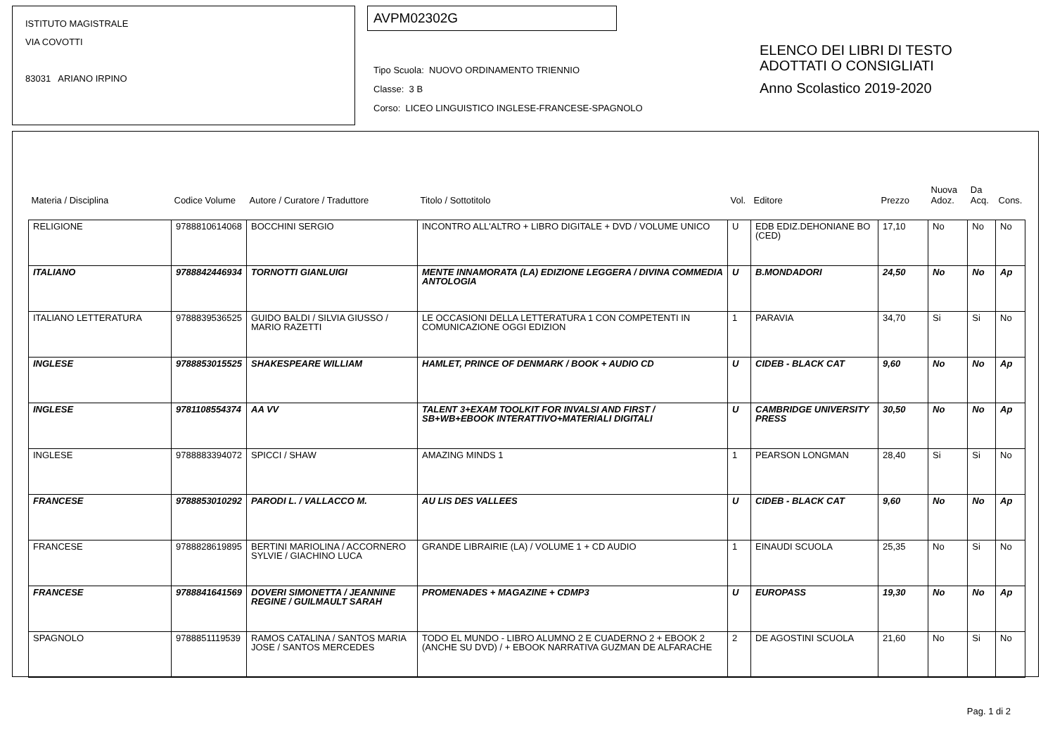ISTITUTO MAGISTRALE
VIA COVOTTI
83031 ARIANO IRPINO
AVPM02302G
Tipo Scuola: NUOVO ORDINAMENTO TRIENNIO
Classe: 3 B
Corso: LICEO LINGUISTICO INGLESE-FRANCESE-SPAGNOLO
ELENCO DEI LIBRI DI TESTO
ADOTTATI O CONSIGLIATI
Anno Scolastico 2019-2020
| Materia / Disciplina | Codice Volume | Autore / Curatore / Traduttore | Titolo / Sottotitolo | Vol. | Editore | Prezzo | Nuova Adoz. | Da Acq. | Cons. |
| --- | --- | --- | --- | --- | --- | --- | --- | --- | --- |
| RELIGIONE | 9788810614068 | BOCCHINI SERGIO | INCONTRO ALL'ALTRO + LIBRO DIGITALE + DVD / VOLUME UNICO | U | EDB EDIZ.DEHONIANE BO (CED) | 17,10 | No | No | No |
| ITALIANO | 9788842446934 | TORNOTTI GIANLUIGI | MENTE INNAMORATA (LA) EDIZIONE LEGGERA / DIVINA COMMEDIA ANTOLOGIA | U | B.MONDADORI | 24,50 | No | No | Ap |
| ITALIANO LETTERATURA | 9788839536525 | GUIDO BALDI / SILVIA GIUSSO / MARIO RAZETTI | LE OCCASIONI DELLA LETTERATURA 1 CON COMPETENTI IN COMUNICAZIONE OGGI EDIZION | 1 | PARAVIA | 34,70 | Si | Si | No |
| INGLESE | 9788853015525 | SHAKESPEARE WILLIAM | HAMLET, PRINCE OF DENMARK / BOOK + AUDIO CD | U | CIDEB - BLACK CAT | 9,60 | No | No | Ap |
| INGLESE | 9781108554374 | AA VV | TALENT 3+EXAM TOOLKIT FOR INVALSI AND FIRST / SB+WB+EBOOK INTERATTIVO+MATERIALI DIGITALI | U | CAMBRIDGE UNIVERSITY PRESS | 30,50 | No | No | Ap |
| INGLESE | 9788883394072 | SPICCI / SHAW | AMAZING MINDS 1 | 1 | PEARSON LONGMAN | 28,40 | Si | Si | No |
| FRANCESE | 9788853010292 | PARODI L. / VALLACCO M. | AU LIS DES VALLEES | U | CIDEB - BLACK CAT | 9,60 | No | No | Ap |
| FRANCESE | 9788828619895 | BERTINI MARIOLINA / ACCORNERO SYLVIE / GIACHINO LUCA | GRANDE LIBRAIRIE (LA) / VOLUME 1 + CD AUDIO | 1 | EINAUDI SCUOLA | 25,35 | No | Si | No |
| FRANCESE | 9788841641569 | DOVERI SIMONETTA / JEANNINE REGINE / GUILMAULT SARAH | PROMENADES + MAGAZINE + CDMP3 | U | EUROPASS | 19,30 | No | No | Ap |
| SPAGNOLO | 9788851119539 | RAMOS CATALINA / SANTOS MARIA JOSE / SANTOS MERCEDES | TODO EL MUNDO - LIBRO ALUMNO 2 E CUADERNO 2 + EBOOK 2 (ANCHE SU DVD) / + EBOOK NARRATIVA GUZMAN DE ALFARACHE | 2 | DE AGOSTINI SCUOLA | 21,60 | No | Si | No |
Pag. 1 di 2